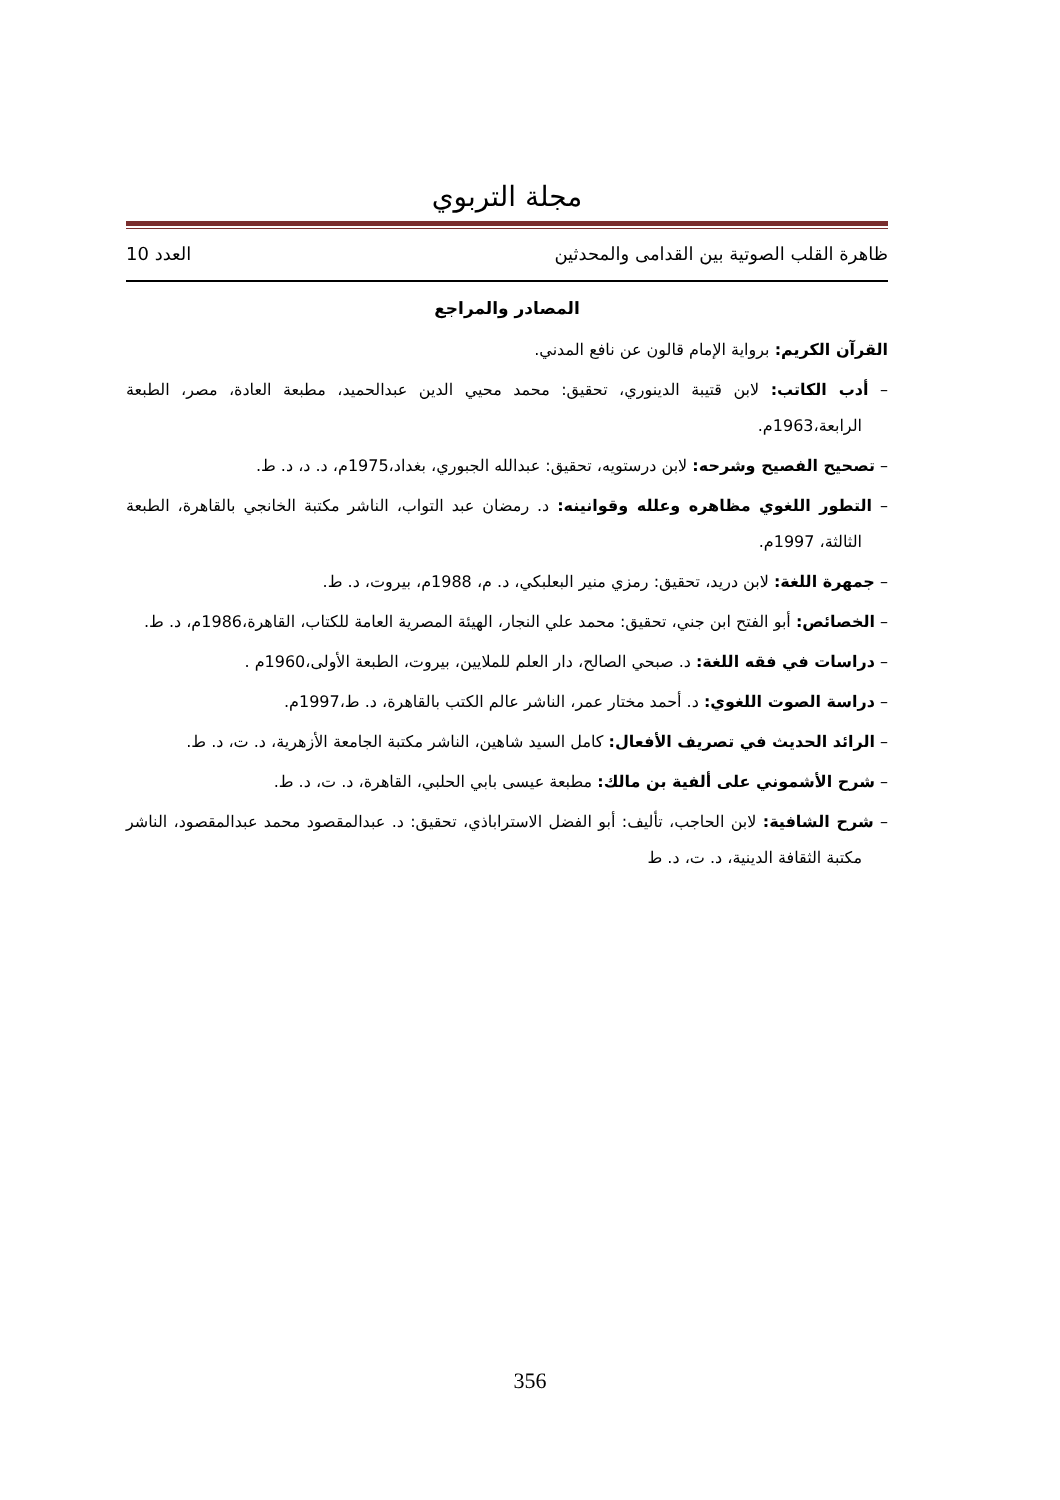مجلة التربوي
ظاهرة القلب الصوتية بين القدامى والمحدثين العدد 10
المصادر والمراجع
القرآن الكريم: برواية الإمام قالون عن نافع المدني.
– أدب الكاتب: لابن قتيبة الدينوري، تحقيق: محمد محيي الدين عبدالحميد، مطبعة العادة، مصر، الطبعة الرابعة،1963م.
– تصحيح الفصيح وشرحه: لابن درستويه، تحقيق: عبدالله الجبوري، بغداد،1975م، د. د، د. ط.
– التطور اللغوي مظاهره وعلله وقوانينه: د. رمضان عبد التواب، الناشر مكتبة الخانجي بالقاهرة، الطبعة الثالثة، 1997م.
– جمهرة اللغة: لابن دريد، تحقيق: رمزي منير البعلبكي، د. م، 1988م، بيروت، د. ط.
– الخصائص: أبو الفتح ابن جني، تحقيق: محمد علي النجار، الهيئة المصرية العامة للكتاب، القاهرة،1986م، د. ط.
– دراسات في فقه اللغة: د. صبحي الصالح، دار العلم للملايين، بيروت، الطبعة الأولى،1960م .
– دراسة الصوت اللغوي: د. أحمد مختار عمر، الناشر عالم الكتب بالقاهرة، د. ط،1997م.
– الرائد الحديث في تصريف الأفعال: كامل السيد شاهين، الناشر مكتبة الجامعة الأزهرية، د. ت، د. ط.
– شرح الأشموني على ألفية بن مالك: مطبعة عيسى بابي الحلبي، القاهرة، د. ت، د. ط.
– شرح الشافية: لابن الحاجب، تأليف: أبو الفضل الاستراباذي، تحقيق: د. عبدالمقصود محمد عبدالمقصود، الناشر مكتبة الثقافة الدينية، د. ت، د. ط
356